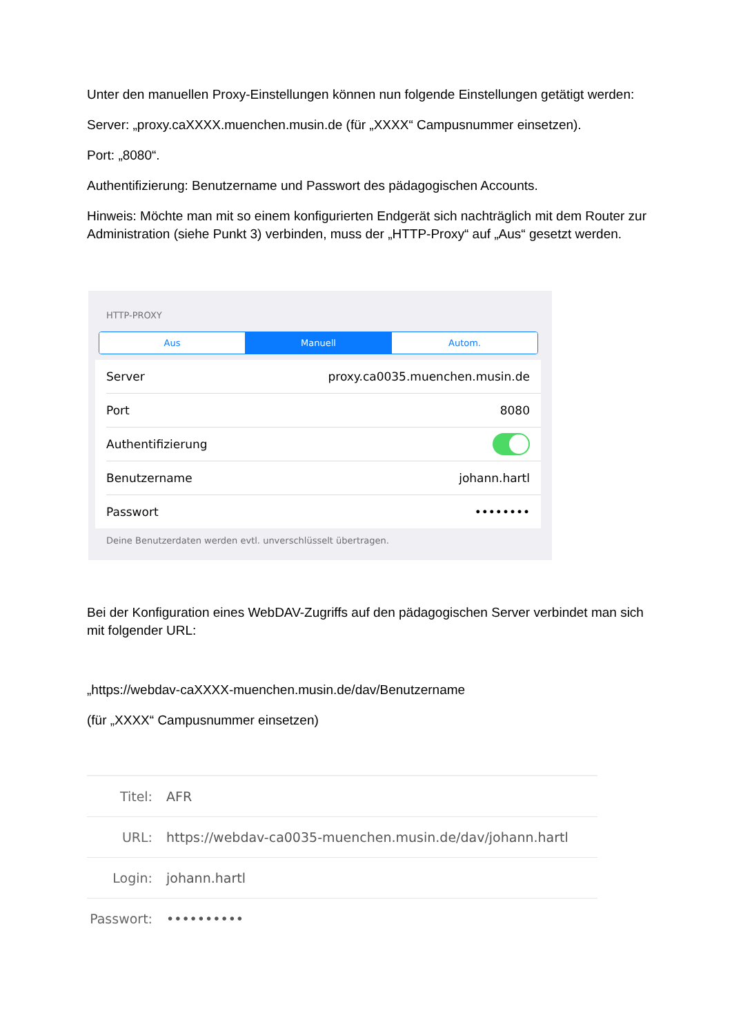Unter den manuellen Proxy-Einstellungen können nun folgende Einstellungen getätigt werden:
Server: „proxy.caXXXX.muenchen.musin.de (für „XXXX“ Campusnummer einsetzen).
Port: „8080“.
Authentifizierung: Benutzername und Passwort des pädagogischen Accounts.
Hinweis: Möchte man mit so einem konfigurierten Endgerät sich nachträglich mit dem Router zur Administration (siehe Punkt 3) verbinden, muss der „HTTP-Proxy“ auf „Aus“ gesetzt werden.
HTTP-PROXY
Aus Manuell Autom.
Server proxy.ca0035.muenchen.musin.de
Port 8080
Authentifizierung
Benutzername johann.hartl
Passwort ••••••••
Deine Benutzerdaten werden evtl. unverschlüsselt übertragen.
Bei der Konfiguration eines WebDAV-Zugriffs auf den pädagogischen Server verbindet man sich mit folgender URL:
„https://webdav-caXXXX-muenchen.musin.de/dav/Benutzername
(für „XXXX“ Campusnummer einsetzen)
Titel: AFR
URL: https://webdav-ca0035-muenchen.musin.de/dav/johann.hartl
Login: johann.hartl
Passwort: ••••••••••